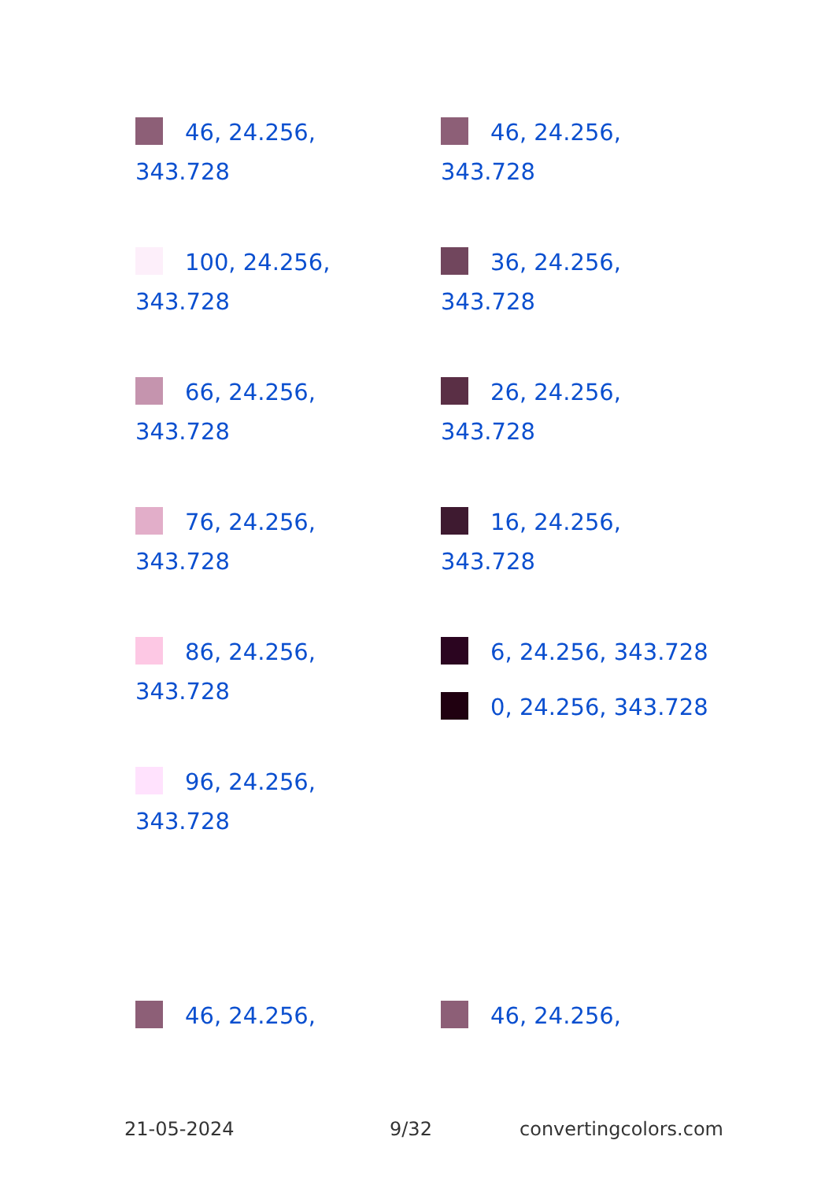46, 24.256, 343.728
100, 24.256, 343.728
66, 24.256, 343.728
76, 24.256, 343.728
86, 24.256, 343.728
96, 24.256, 343.728
46, 24.256, 343.728
36, 24.256, 343.728
26, 24.256, 343.728
16, 24.256, 343.728
6, 24.256, 343.728
0, 24.256, 343.728
46, 24.256, 46, 24.256,
21-05-2024 9/32 convertingcolors.com